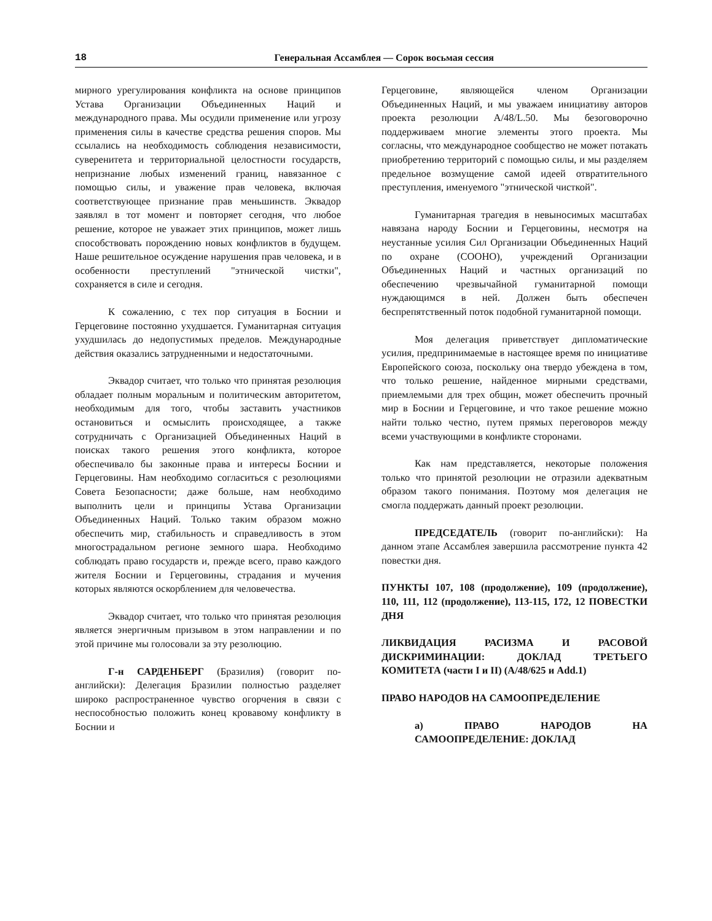18 Генеральная Ассамблея — Сорок восьмая сессия
мирного урегулирования конфликта на основе принципов Устава Организации Объединенных Наций и международного права. Мы осудили применение или угрозу применения силы в качестве средства решения споров. Мы ссылались на необходимость соблюдения независимости, суверенитета и территориальной целостности государств, непризнание любых изменений границ, навязанное с помощью силы, и уважение прав человека, включая соответствующее признание прав меньшинств. Эквадор заявлял в тот момент и повторяет сегодня, что любое решение, которое не уважает этих принципов, может лишь способствовать порождению новых конфликтов в будущем. Наше решительное осуждение нарушения прав человека, и в особенности преступлений "этнической чистки", сохраняется в силе и сегодня.
К сожалению, с тех пор ситуация в Боснии и Герцеговине постоянно ухудшается. Гуманитарная ситуация ухудшилась до недопустимых пределов. Международные действия оказались затрудненными и недостаточными.
Эквадор считает, что только что принятая резолюция обладает полным моральным и политическим авторитетом, необходимым для того, чтобы заставить участников остановиться и осмыслить происходящее, а также сотрудничать с Организацией Объединенных Наций в поисках такого решения этого конфликта, которое обеспечивало бы законные права и интересы Боснии и Герцеговины. Нам необходимо согласиться с резолюциями Совета Безопасности; даже больше, нам необходимо выполнить цели и принципы Устава Организации Объединенных Наций. Только таким образом можно обеспечить мир, стабильность и справедливость в этом многострадальном регионе земного шара. Необходимо соблюдать право государств и, прежде всего, право каждого жителя Боснии и Герцеговины, страдания и мучения которых являются оскорблением для человечества.
Эквадор считает, что только что принятая резолюция является энергичным призывом в этом направлении и по этой причине мы голосовали за эту резолюцию.
Г-н САРДЕНБЕРГ (Бразилия) (говорит по-английски): Делегация Бразилии полностью разделяет широко распространенное чувство огорчения в связи с неспособностью положить конец кровавому конфликту в Боснии и
Герцеговине, являющейся членом Организации Объединенных Наций, и мы уважаем инициативу авторов проекта резолюции A/48/L.50. Мы безоговорочно поддерживаем многие элементы этого проекта. Мы согласны, что международное сообщество не может потакать приобретению территорий с помощью силы, и мы разделяем предельное возмущение самой идеей отвратительного преступления, именуемого "этнической чисткой".
Гуманитарная трагедия в невыносимых масштабах навязана народу Боснии и Герцеговины, несмотря на неустанные усилия Сил Организации Объединенных Наций по охране (СООНО), учреждений Организации Объединенных Наций и частных организаций по обеспечению чрезвычайной гуманитарной помощи нуждающимся в ней. Должен быть обеспечен беспрепятственный поток подобной гуманитарной помощи.
Моя делегация приветствует дипломатические усилия, предпринимаемые в настоящее время по инициативе Европейского союза, поскольку она твердо убеждена в том, что только решение, найденное мирными средствами, приемлемыми для трех общин, может обеспечить прочный мир в Боснии и Герцеговине, и что такое решение можно найти только честно, путем прямых переговоров между всеми участвующими в конфликте сторонами.
Как нам представляется, некоторые положения только что принятой резолюции не отразили адекватным образом такого понимания. Поэтому моя делегация не смогла поддержать данный проект резолюции.
ПРЕДСЕДАТЕЛЬ (говорит по-английски): На данном этапе Ассамблея завершила рассмотрение пункта 42 повестки дня.
ПУНКТЫ 107, 108 (продолжение), 109 (продолжение), 110, 111, 112 (продолжение), 113-115, 172, 12 ПОВЕСТКИ ДНЯ
ЛИКВИДАЦИЯ РАСИЗМА И РАСОВОЙ ДИСКРИМИНАЦИИ: ДОКЛАД ТРЕТЬЕГО КОМИТЕТА (части I и II) (A/48/625 и Add.1)
ПРАВО НАРОДОВ НА САМООПРЕДЕЛЕНИЕ
a) ПРАВО НАРОДОВ НА САМООПРЕДЕЛЕНИЕ: ДОКЛАД